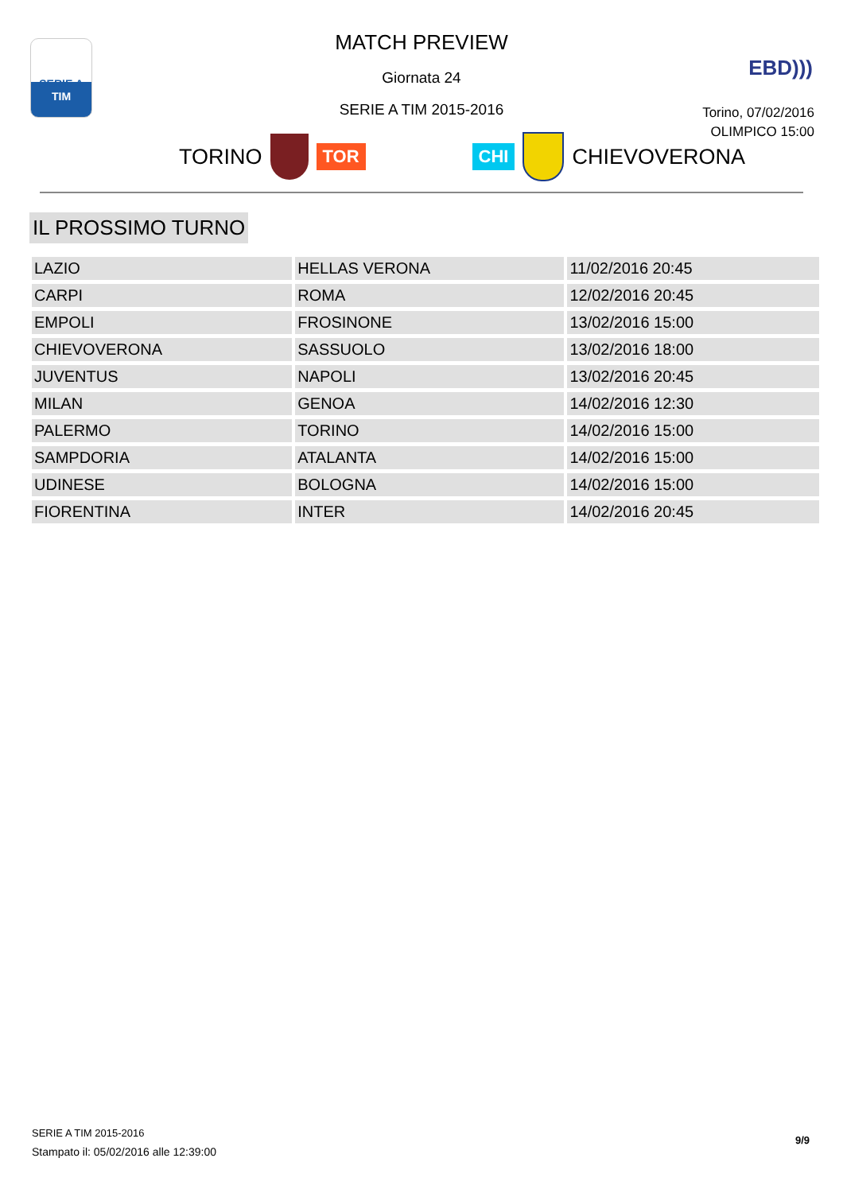SERIE A
TIM
EBD)))
MATCH PREVIEW
Giornata 24
SERIE A TIM 2015-2016
Torino, 07/02/2016
OLIMPICO 15:00
TORINO
TOR CHI
CHIEVOVERONA
IL PROSSIMO TURNO
| LAZIO | HELLAS VERONA | 11/02/2016 20:45 |
| CARPI | ROMA | 12/02/2016 20:45 |
| EMPOLI | FROSINONE | 13/02/2016 15:00 |
| CHIEVOVERONA | SASSUOLO | 13/02/2016 18:00 |
| JUVENTUS | NAPOLI | 13/02/2016 20:45 |
| MILAN | GENOA | 14/02/2016 12:30 |
| PALERMO | TORINO | 14/02/2016 15:00 |
| SAMPDORIA | ATALANTA | 14/02/2016 15:00 |
| UDINESE | BOLOGNA | 14/02/2016 15:00 |
| FIORENTINA | INTER | 14/02/2016 20:45 |
SERIE A TIM 2015-2016
Stampato il: 05/02/2016 alle 12:39:00
9/9